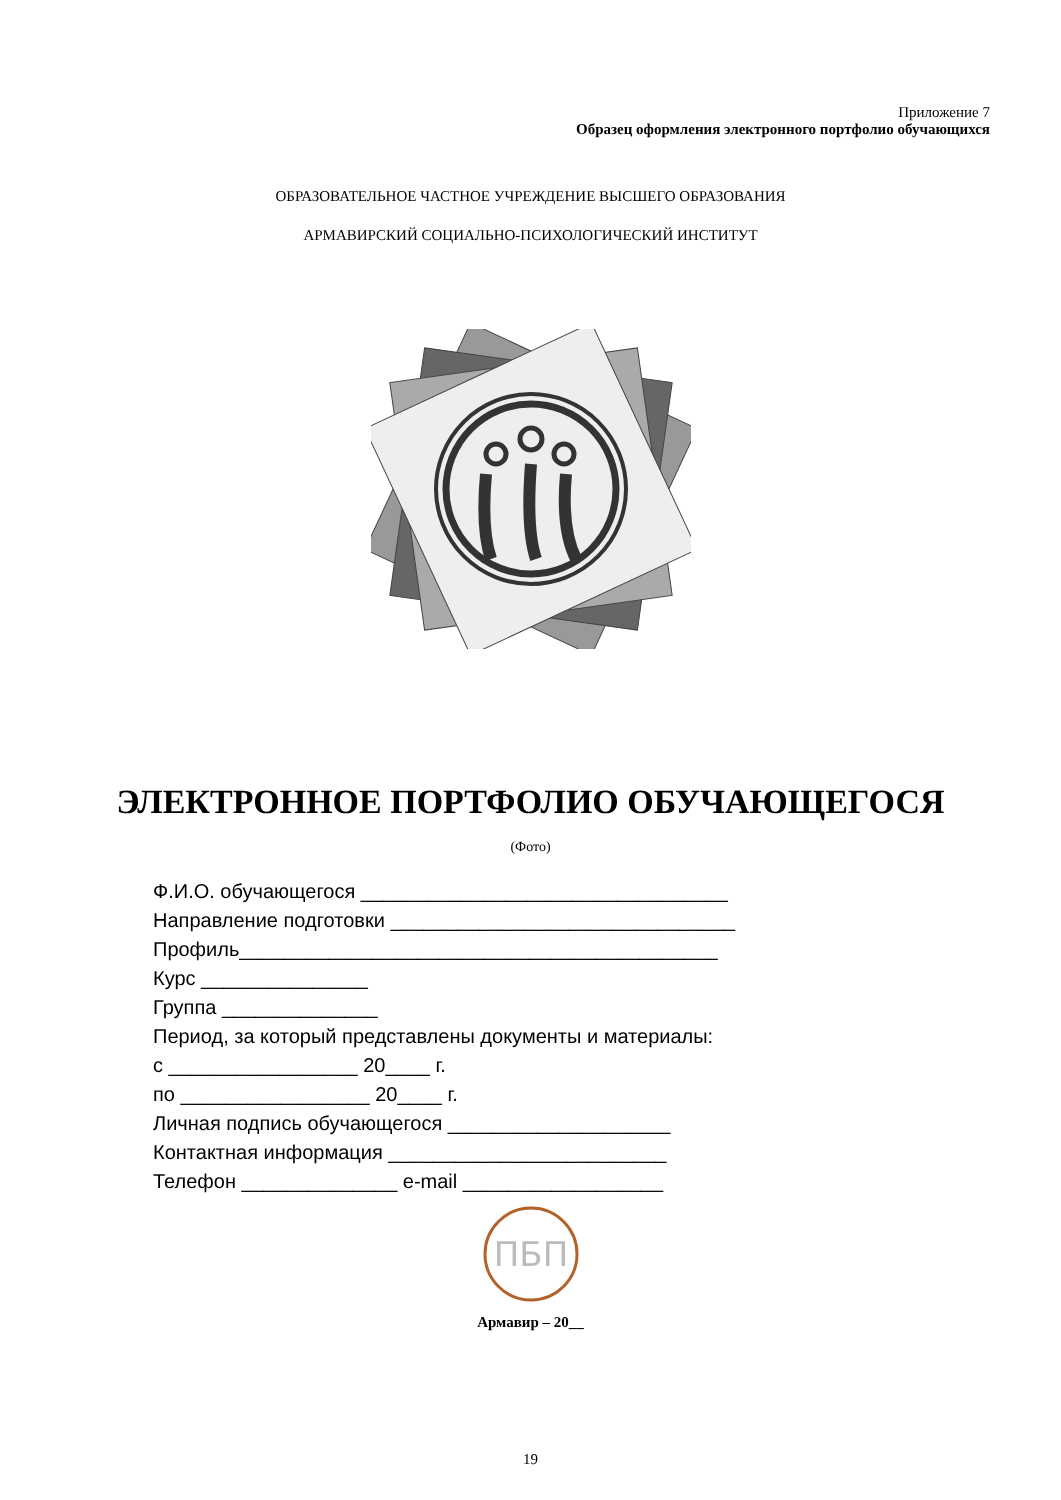Приложение 7
Образец оформления электронного портфолио обучающихся
ОБРАЗОВАТЕЛЬНОЕ ЧАСТНОЕ УЧРЕЖДЕНИЕ ВЫСШЕГО ОБРАЗОВАНИЯ
АРМАВИРСКИЙ СОЦИАЛЬНО-ПСИХОЛОГИЧЕСКИЙ ИНСТИТУТ
ЭЛЕКТРОННОЕ ПОРТФОЛИО ОБУЧАЮЩЕГОСЯ
(Фото)
Ф.И.О. обучающегося _________________________________
Направление подготовки _______________________________
Профиль___________________________________________
Курс _______________
Группа ______________
Период, за который представлены документы и материалы:
с _________________ 20____ г.
по _________________ 20____ г.
Личная подпись обучающегося ____________________
Контактная информация _________________________
Телефон ______________ e-mail __________________
ПБП
Армавир – 20__
19